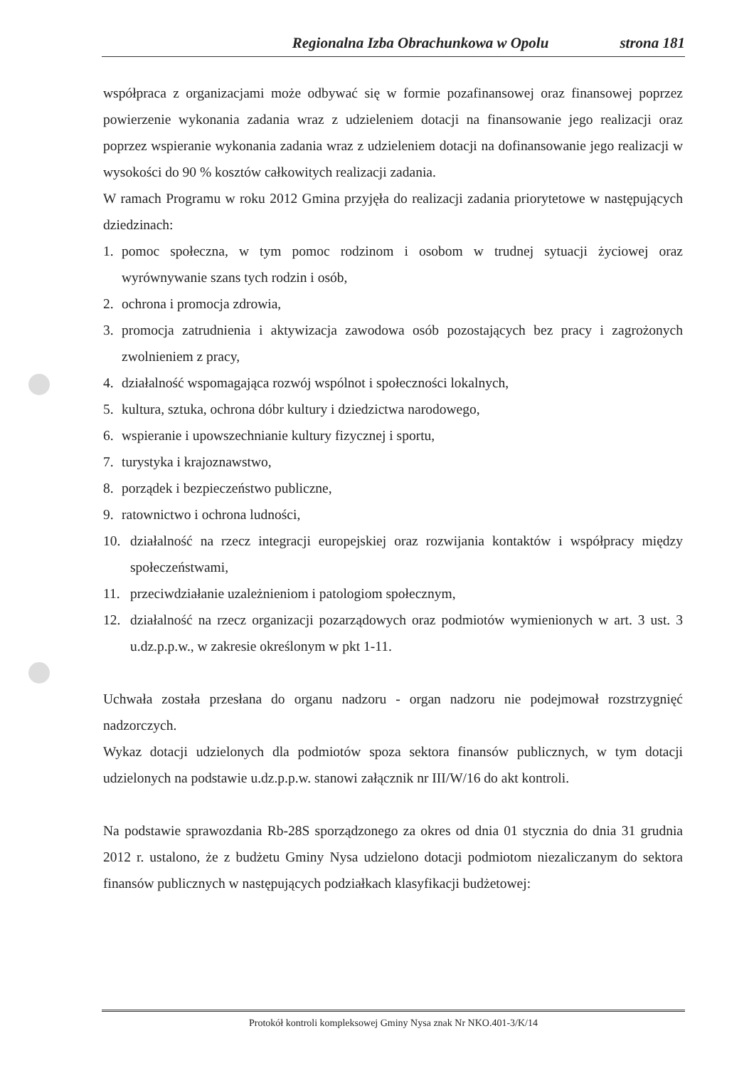Regionalna Izba Obrachunkowa w Opolu strona 181
współpraca z organizacjami może odbywać się w formie pozafinansowej oraz finansowej poprzez powierzenie wykonania zadania wraz z udzieleniem dotacji na finansowanie jego realizacji oraz poprzez wspieranie wykonania zadania wraz z udzieleniem dotacji na dofinansowanie jego realizacji w wysokości do 90 % kosztów całkowitych realizacji zadania.
W ramach Programu w roku 2012 Gmina przyjęła do realizacji zadania priorytetowe w następujących dziedzinach:
1. pomoc społeczna, w tym pomoc rodzinom i osobom w trudnej sytuacji życiowej oraz wyrównywanie szans tych rodzin i osób,
2. ochrona i promocja zdrowia,
3. promocja zatrudnienia i aktywizacja zawodowa osób pozostających bez pracy i zagrożonych zwolnieniem z pracy,
4. działalność wspomagająca rozwój wspólnot i społeczności lokalnych,
5. kultura, sztuka, ochrona dóbr kultury i dziedzictwa narodowego,
6. wspieranie i upowszechnianie kultury fizycznej i sportu,
7. turystyka i krajoznawstwo,
8. porządek i bezpieczeństwo publiczne,
9. ratownictwo i ochrona ludności,
10. działalność na rzecz integracji europejskiej oraz rozwijania kontaktów i współpracy między społeczeństwami,
11. przeciwdziałanie uzależnieniom i patologiom społecznym,
12. działalność na rzecz organizacji pozarządowych oraz podmiotów wymienionych w art. 3 ust. 3 u.dz.p.p.w., w zakresie określonym w pkt 1-11.
Uchwała została przesłana do organu nadzoru - organ nadzoru nie podejmował rozstrzygnięć nadzorczych.
Wykaz dotacji udzielonych dla podmiotów spoza sektora finansów publicznych, w tym dotacji udzielonych na podstawie u.dz.p.p.w. stanowi załącznik nr III/W/16 do akt kontroli.
Na podstawie sprawozdania Rb-28S sporządzonego za okres od dnia 01 stycznia do dnia 31 grudnia 2012 r. ustalono, że z budżetu Gminy Nysa udzielono dotacji podmiotom niezaliczanym do sektora finansów publicznych w następujących podziałkach klasyfikacji budżetowej:
Protokół kontroli kompleksowej Gminy Nysa znak Nr NKO.401-3/K/14